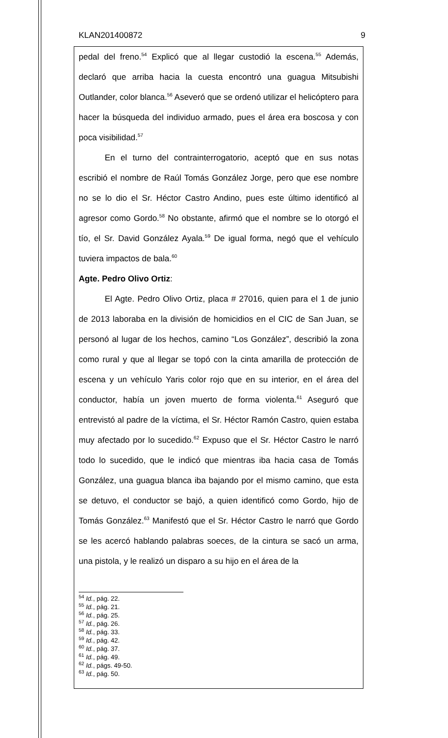KLAN201400872 9
pedal del freno.<sup>54</sup> Explicó que al llegar custodió la escena.<sup>55</sup> Además, declaró que arriba hacia la cuesta encontró una guagua Mitsubishi Outlander, color blanca.<sup>56</sup> Aseveró que se ordenó utilizar el helicóptero para hacer la búsqueda del individuo armado, pues el área era boscosa y con poca visibilidad.<sup>57</sup>
En el turno del contrainterrogatorio, aceptó que en sus notas escribió el nombre de Raúl Tomás González Jorge, pero que ese nombre no se lo dio el Sr. Héctor Castro Andino, pues este último identificó al agresor como Gordo.<sup>58</sup> No obstante, afirmó que el nombre se lo otorgó el tío, el Sr. David González Ayala.<sup>59</sup> De igual forma, negó que el vehículo tuviera impactos de bala.<sup>60</sup>
Agte. Pedro Olivo Ortiz:
El Agte. Pedro Olivo Ortiz, placa # 27016, quien para el 1 de junio de 2013 laboraba en la división de homicidios en el CIC de San Juan, se personó al lugar de los hechos, camino “Los González”, describió la zona como rural y que al llegar se topó con la cinta amarilla de protección de escena y un vehículo Yaris color rojo que en su interior, en el área del conductor, había un joven muerto de forma violenta.<sup>61</sup> Aseguró que entrevistó al padre de la víctima, el Sr. Héctor Ramón Castro, quien estaba muy afectado por lo sucedido.<sup>62</sup> Expuso que el Sr. Héctor Castro le narró todo lo sucedido, que le indicó que mientras iba hacia casa de Tomás González, una guagua blanca iba bajando por el mismo camino, que esta se detuvo, el conductor se bajó, a quien identificó como Gordo, hijo de Tomás González.<sup>63</sup> Manifestó que el Sr. Héctor Castro le narró que Gordo se les acercó hablando palabras soeces, de la cintura se sacó un arma, una pistola, y le realizó un disparo a su hijo en el área de la
<sup>54</sup> Id., pág. 22.
<sup>55</sup> Id., pág. 21.
<sup>56</sup> Id., pág. 25.
<sup>57</sup> Id., pág. 26.
<sup>58</sup> Id., pág. 33.
<sup>59</sup> Id., pág. 42.
<sup>60</sup> Id., pág. 37.
<sup>61</sup> Id., pág. 49.
<sup>62</sup> Id., págs. 49-50.
<sup>63</sup> Id., pág. 50.